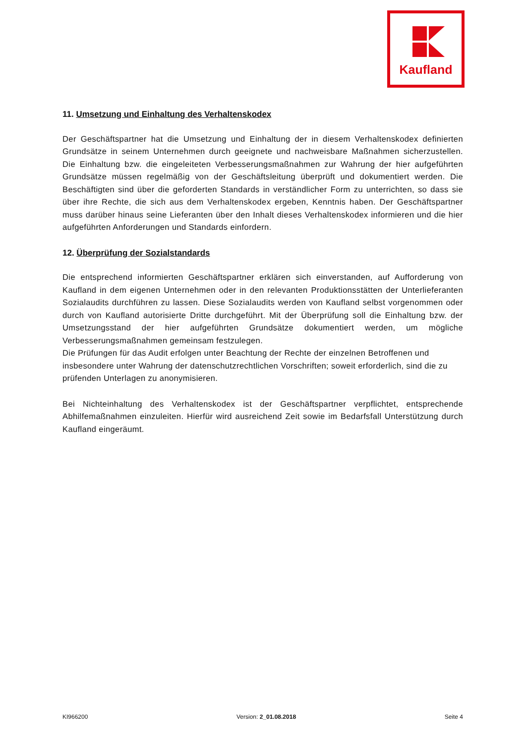Kaufland
11. Umsetzung und Einhaltung des Verhaltenskodex
Der Geschäftspartner hat die Umsetzung und Einhaltung der in diesem Verhaltenskodex definierten Grundsätze in seinem Unternehmen durch geeignete und nachweisbare Maßnahmen sicherzustellen. Die Einhaltung bzw. die eingeleiteten Verbesserungsmaßnahmen zur Wahrung der hier aufgeführten Grundsätze müssen regelmäßig von der Geschäftsleitung überprüft und dokumentiert werden. Die Beschäftigten sind über die geforderten Standards in verständlicher Form zu unterrichten, so dass sie über ihre Rechte, die sich aus dem Verhaltenskodex ergeben, Kenntnis haben. Der Geschäftspartner muss darüber hinaus seine Lieferanten über den Inhalt dieses Verhaltenskodex informieren und die hier aufgeführten Anforderungen und Standards einfordern.
12. Überprüfung der Sozialstandards
Die entsprechend informierten Geschäftspartner erklären sich einverstanden, auf Aufforderung von Kaufland in dem eigenen Unternehmen oder in den relevanten Produktionsstätten der Unterlieferanten Sozialaudits durchführen zu lassen. Diese Sozialaudits werden von Kaufland selbst vorgenommen oder durch von Kaufland autorisierte Dritte durchgeführt. Mit der Überprüfung soll die Einhaltung bzw. der Umsetzungsstand der hier aufgeführten Grundsätze dokumentiert werden, um mögliche Verbesserungsmaßnahmen gemeinsam festzulegen.
Die Prüfungen für das Audit erfolgen unter Beachtung der Rechte der einzelnen Betroffenen und insbesondere unter Wahrung der datenschutzrechtlichen Vorschriften; soweit erforderlich, sind die zu prüfenden Unterlagen zu anonymisieren.
Bei Nichteinhaltung des Verhaltenskodex ist der Geschäftspartner verpflichtet, entsprechende Abhilfemaßnahmen einzuleiten. Hierfür wird ausreichend Zeit sowie im Bedarfsfall Unterstützung durch Kaufland eingeräumt.
KI966200 Version: 2_01.08.2018 Seite 4